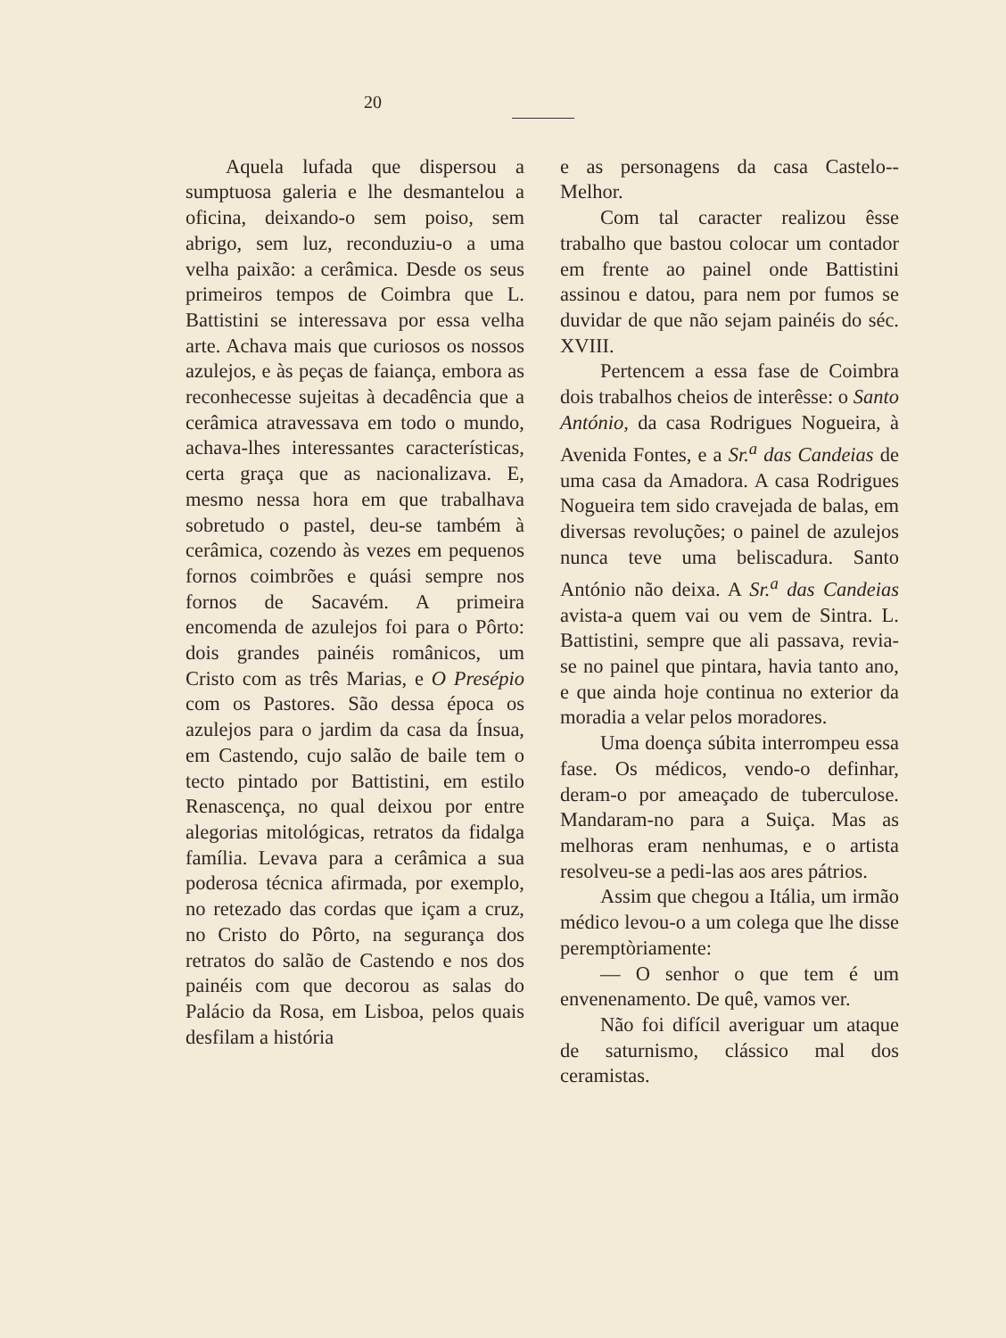20
Aquela lufada que dispersou a sumptuosa galeria e lhe desmantelou a oficina, deixando-o sem poiso, sem abrigo, sem luz, reconduziu-o a uma velha paixão: a cerâmica. Desde os seus primeiros tempos de Coimbra que L. Battistini se interessava por essa velha arte. Achava mais que curiosos os nossos azulejos, e às peças de faiança, embora as reconhecesse sujeitas à decadência que a cerâmica atravessava em todo o mundo, achava-lhes interessantes características, certa graça que as nacionalizava. E, mesmo nessa hora em que trabalhava sobretudo o pastel, deu-se também à cerâmica, cozendo às vezes em pequenos fornos coimbrões e quási sempre nos fornos de Sacavém. A primeira encomenda de azulejos foi para o Pôrto: dois grandes painéis românicos, um Cristo com as três Marias, e O Presépio com os Pastores. São dessa época os azulejos para o jardim da casa da Ínsua, em Castendo, cujo salão de baile tem o tecto pintado por Battistini, em estilo Renascença, no qual deixou por entre alegorias mitológicas, retratos da fidalga família. Levava para a cerâmica a sua poderosa técnica afirmada, por exemplo, no retezado das cordas que içam a cruz, no Cristo do Pôrto, na segurança dos retratos do salão de Castendo e nos dos painéis com que decorou as salas do Palácio da Rosa, em Lisboa, pelos quais desfilam a história
e as personagens da casa Castelo--Melhor.
Com tal caracter realizou êsse trabalho que bastou colocar um contador em frente ao painel onde Battistini assinou e datou, para nem por fumos se duvidar de que não sejam painéis do séc. XVIII.
Pertencem a essa fase de Coimbra dois trabalhos cheios de interêsse: o Santo António, da casa Rodrigues Nogueira, à Avenida Fontes, e a Sr.<sup>a</sup> das Candeias de uma casa da Amadora. A casa Rodrigues Nogueira tem sido cravejada de balas, em diversas revoluções; o painel de azulejos nunca teve uma beliscadura. Santo António não deixa. A Sr.<sup>a</sup> das Candeias avista-a quem vai ou vem de Sintra. L. Battistini, sempre que ali passava, revia-se no painel que pintara, havia tanto ano, e que ainda hoje continua no exterior da moradia a velar pelos moradores.
Uma doença súbita interrompeu essa fase. Os médicos, vendo-o definhar, deram-o por ameaçado de tuberculose. Mandaram-no para a Suiça. Mas as melhoras eram nenhumas, e o artista resolveu-se a pedi-las aos ares pátrios.
Assim que chegou a Itália, um irmão médico levou-o a um colega que lhe disse peremptòriamente:
— O senhor o que tem é um envenenamento. De quê, vamos ver.
Não foi difícil averiguar um ataque de saturnismo, clássico mal dos ceramistas.